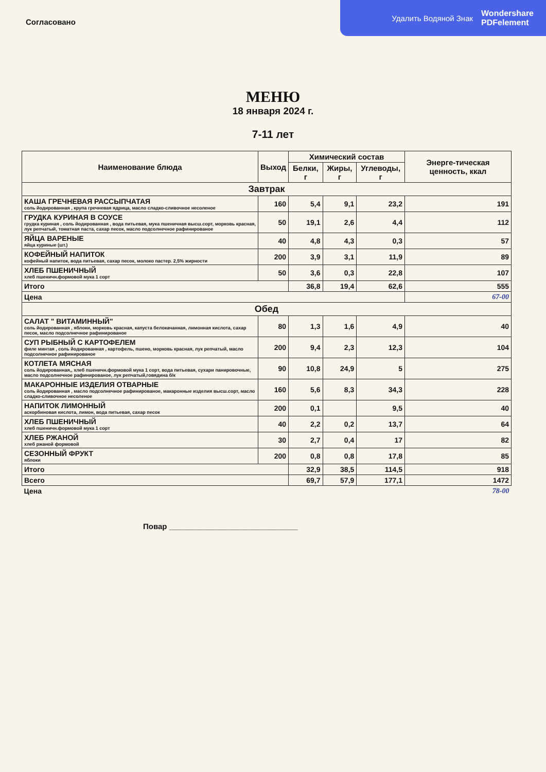Удалить Водяной Знак Wondershare
PDFelement
Согласовано
МЕНЮ
18 января 2024 г.
7-11 лет
| Наименование блюда | Выход | Химический состав | | | Энерге-тическая ценность, ккал |
| --- | --- | --- | --- | --- | --- |
| | | Белки, г | Жиры, г | Углеводы, г | |
| Завтрак | | | | | |
| КАША ГРЕЧНЕВАЯ РАССЫПЧАТАЯ соль йодированная , крупа гречневая ядрица, масло сладко-сливочное несоленое | 160 | 5,4 | 9,1 | 23,2 | 191 |
| ГРУДКА КУРИНАЯ В СОУСЕ грудка куриная , соль йодированная , вода питьевая, мука пшеничная высш.сорт, морковь красная, лук репчатый, томатная паста, сахар песок, масло подсолнечное рафинированое | 50 | 19,1 | 2,6 | 4,4 | 112 |
| ЯЙЦА ВАРЕНЫЕ яйца куриные (шт.) | 40 | 4,8 | 4,3 | 0,3 | 57 |
| КОФЕЙНЫЙ НАПИТОК кофейный напиток, вода питьевая, сахар песок, молоко пастер. 2,5% жирности | 200 | 3,9 | 3,1 | 11,9 | 89 |
| ХЛЕБ ПШЕНИЧНЫЙ хлеб пшеничн.формовой мука 1 сорт | 50 | 3,6 | 0,3 | 22,8 | 107 |
| Итого | | 36,8 | 19,4 | 62,6 | 555 |
| Цена | | | | | 67-00 |
| Обед | | | | | |
| САЛАТ " ВИТАМИННЫЙ" соль йодированная , яблоки, морковь красная, капуста белокачанная, лимонная кислота, сахар песок, масло подсолнечное рафинированое | 80 | 1,3 | 1,6 | 4,9 | 40 |
| СУП РЫБНЫЙ С КАРТОФЕЛЕМ филе минтая , соль йодированная , картофель, пшено, морковь красная, лук репчатый, масло подсолнечное рафинированое | 200 | 9,4 | 2,3 | 12,3 | 104 |
| КОТЛЕТА МЯСНАЯ соль йодированная,, хлеб пшеничн.формовой мука 1 сорт, вода питьевая, сухари панировочные, масло подсолнечное рафинированое, лук репчатый,говядина б/к | 90 | 10,8 | 24,9 | 5 | 275 |
| МАКАРОННЫЕ ИЗДЕЛИЯ ОТВАРНЫЕ соль йодированная , масло подсолнечное рафинированое, макаронные изделия высш.сорт, масло сладко-сливочное несоленое | 160 | 5,6 | 8,3 | 34,3 | 228 |
| НАПИТОК ЛИМОННЫЙ аскорбиновая кислота, лимон, вода питьевая, сахар песок | 200 | 0,1 | | 9,5 | 40 |
| ХЛЕБ ПШЕНИЧНЫЙ хлеб пшеничн.формовой мука 1 сорт | 40 | 2,2 | 0,2 | 13,7 | 64 |
| ХЛЕБ РЖАНОЙ хлеб ржаной формовой | 30 | 2,7 | 0,4 | 17 | 82 |
| СЕЗОННЫЙ ФРУКТ яблоки | 200 | 0,8 | 0,8 | 17,8 | 85 |
| Итого | | 32,9 | 38,5 | 114,5 | 918 |
| Всего | | 69,7 | 57,9 | 177,1 | 1472 |
| Цена | | | | | 78-00 |
Повар ______________________________